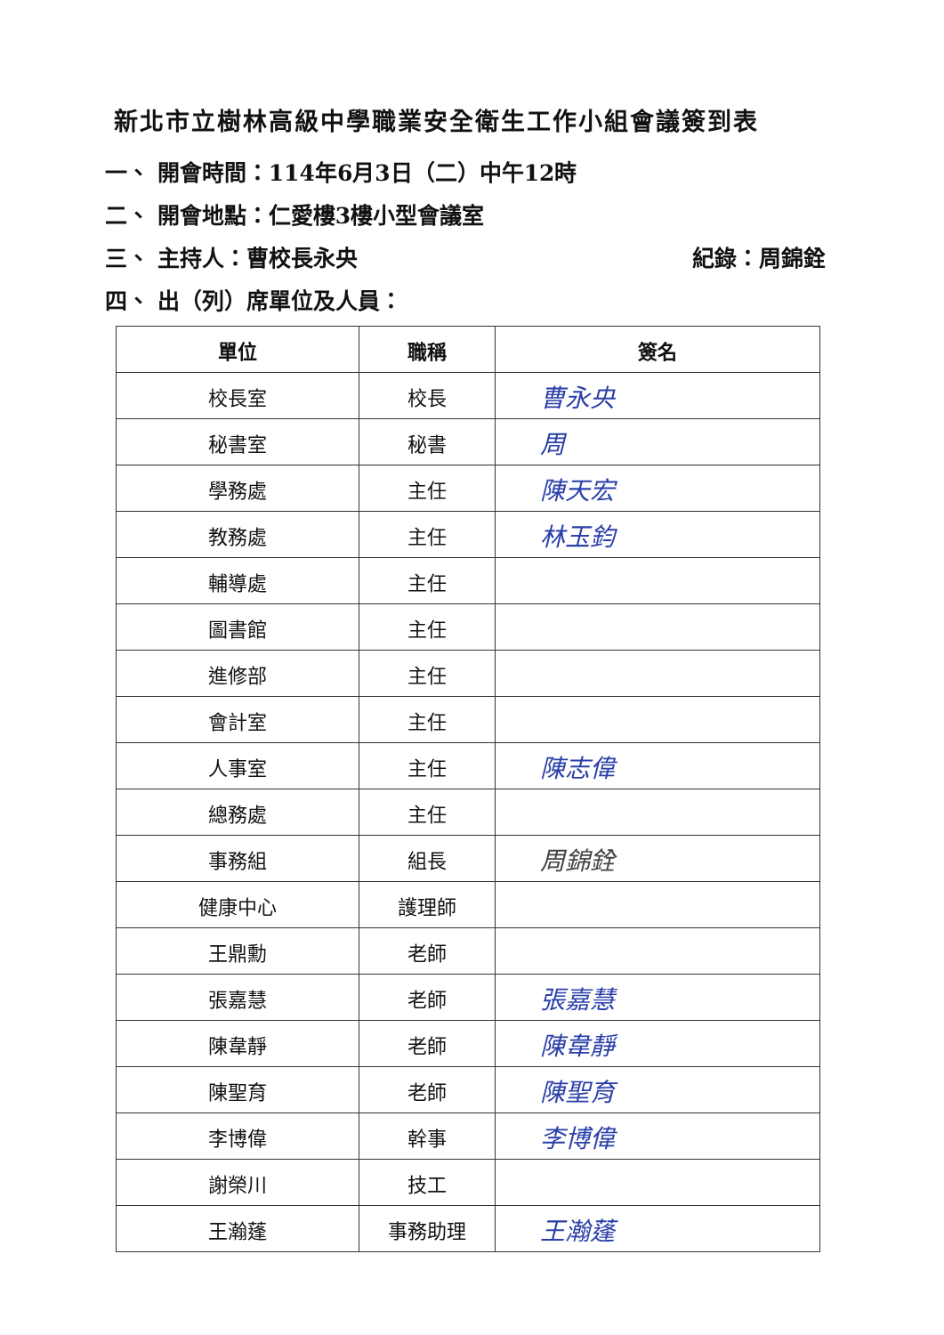新北市立樹林高級中學職業安全衛生工作小組會議簽到表
一、 開會時間：114年6月3日（二）中午12時
二、 開會地點：仁愛樓3樓小型會議室
三、 主持人：曹校長永央 紀錄：周錦銓
四、 出（列）席單位及人員：
| 單位 | 職稱 | 簽名 |
| --- | --- | --- |
| 校長室 | 校長 | 曹永央 |
| 秘書室 | 秘書 | 周 |
| 學務處 | 主任 | 陳天宏 |
| 教務處 | 主任 | 林玉鈞 |
| 輔導處 | 主任 | |
| 圖書館 | 主任 | |
| 進修部 | 主任 | |
| 會計室 | 主任 | |
| 人事室 | 主任 | 陳志偉 |
| 總務處 | 主任 | |
| 事務組 | 組長 | 周錦銓 |
| 健康中心 | 護理師 | |
| 王鼎勳 | 老師 | |
| 張嘉慧 | 老師 | 張嘉慧 |
| 陳韋靜 | 老師 | 陳韋靜 |
| 陳聖育 | 老師 | 陳聖育 |
| 李博偉 | 幹事 | 李博偉 |
| 謝榮川 | 技工 | |
| 王瀚蓬 | 事務助理 | 王瀚蓬 |